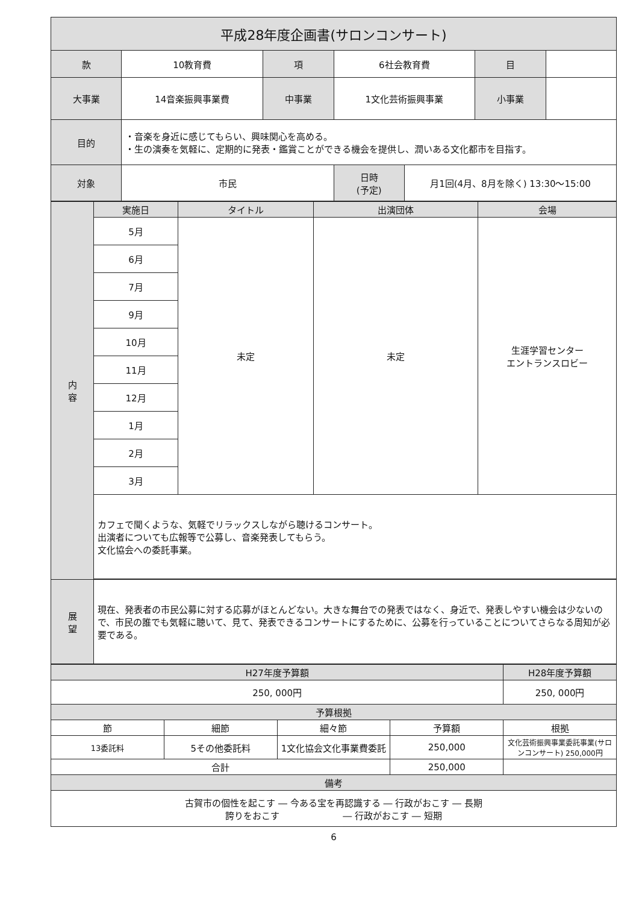| 平成28年度企画書(サロンコンサート) | | | | | | |
| 款 | 10教育費 | 項 | 6社会教育費 | | 目 | |
| 大事業 | 14音楽振興事業費 | 中事業 | 1文化芸術振興事業 | | 小事業 | |
| 目的 | ・音楽を身近に感じてもらい、興味関心を高める。 ・生の演奏を気軽に、定期的に発表・鑑賞ことができる機会を提供し、潤いある文化都市を目指す。 | | | | | |
| 対象 | 市民 | | 日時 (予定) | 月1回(4月、8月を除く) 13:30～15:00 | | |
| 内 容 | 実施日 | タイトル | 出演団体 | 会場 |
| | 5月 | 未定 | 未定 | 生涯学習センター エントランスロビー |
| | 6月 | | | |
| | 7月 | | | |
| | 9月 | | | |
| | 10月 | | | |
| | 11月 | | | |
| | 12月 | | | |
| | 1月 | | | |
| | 2月 | | | |
| | 3月 | | | |
| | カフェで聞くような、気軽でリラックスしながら聴けるコンサート。 出演者についても広報等で公募し、音楽発表してもらう。 文化協会への委託事業。 | | | |
| 展 望 | 現在、発表者の市民公募に対する応募がほとんどない。大きな舞台での発表ではなく、身近で、発表しやすい機会は少ないので、市民の誰でも気軽に聴いて、見て、発表できるコンサートにするために、公募を行っていることについてさらなる周知が必要である。 | | | |
| H27年度予算額 | | | | H28年度予算額 |
| 250, 000円 | | | | 250, 000円 |
| 予算根拠 | | | | |
| 節 | 細節 | 細々節 | 予算額 | 根拠 |
| 13委託料 | 5その他委託料 | 1文化協会文化事業費委託 | 250,000 | 文化芸術振興事業委託事業(サロンコンサート) 250,000円 |
| 合計 | | | 250,000 | |
| 備考 | | | | |
| 古賀市の個性を起こす ― 今ある宝を再認識する ― 行政がおこす ― 長期 誇りをおこす ― 行政がおこす ― 短期 | | | | |
6